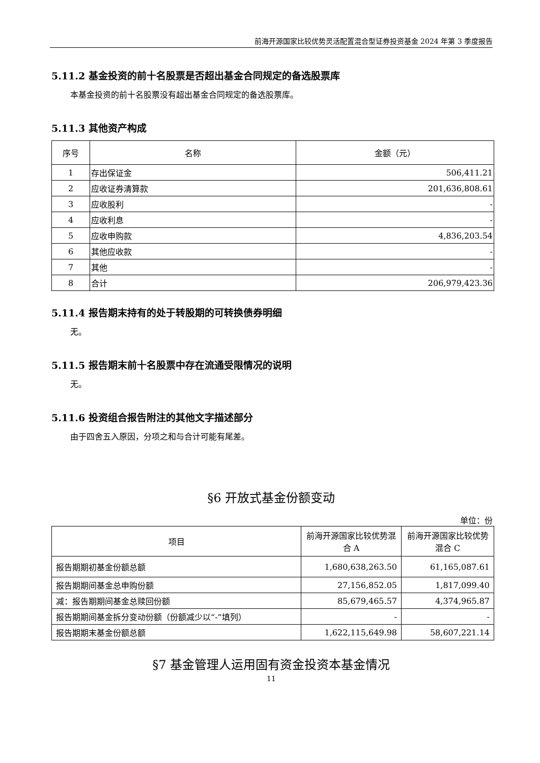前海开源国家比较优势灵活配置混合型证券投资基金 2024 年第 3 季度报告
5.11.2 基金投资的前十名股票是否超出基金合同规定的备选股票库
本基金投资的前十名股票没有超出基金合同规定的备选股票库。
5.11.3 其他资产构成
| 序号 | 名称 | 金额（元） |
| --- | --- | --- |
| 1 | 存出保证金 | 506,411.21 |
| 2 | 应收证券清算款 | 201,636,808.61 |
| 3 | 应收股利 | - |
| 4 | 应收利息 | - |
| 5 | 应收申购款 | 4,836,203.54 |
| 6 | 其他应收款 | - |
| 7 | 其他 | - |
| 8 | 合计 | 206,979,423.36 |
5.11.4 报告期末持有的处于转股期的可转换债券明细
无。
5.11.5 报告期末前十名股票中存在流通受限情况的说明
无。
5.11.6 投资组合报告附注的其他文字描述部分
由于四舍五入原因，分项之和与合计可能有尾差。
§6 开放式基金份额变动
单位：份
| 项目 | 前海开源国家比较优势混合 A | 前海开源国家比较优势混合 C |
| --- | --- | --- |
| 报告期期初基金份额总额 | 1,680,638,263.50 | 61,165,087.61 |
| 报告期期间基金总申购份额 | 27,156,852.05 | 1,817,099.40 |
| 减：报告期期间基金总赎回份额 | 85,679,465.57 | 4,374,965.87 |
| 报告期期间基金拆分变动份额（份额减少以“-”填列） | - | - |
| 报告期期末基金份额总额 | 1,622,115,649.98 | 58,607,221.14 |
§7 基金管理人运用固有资金投资本基金情况
11